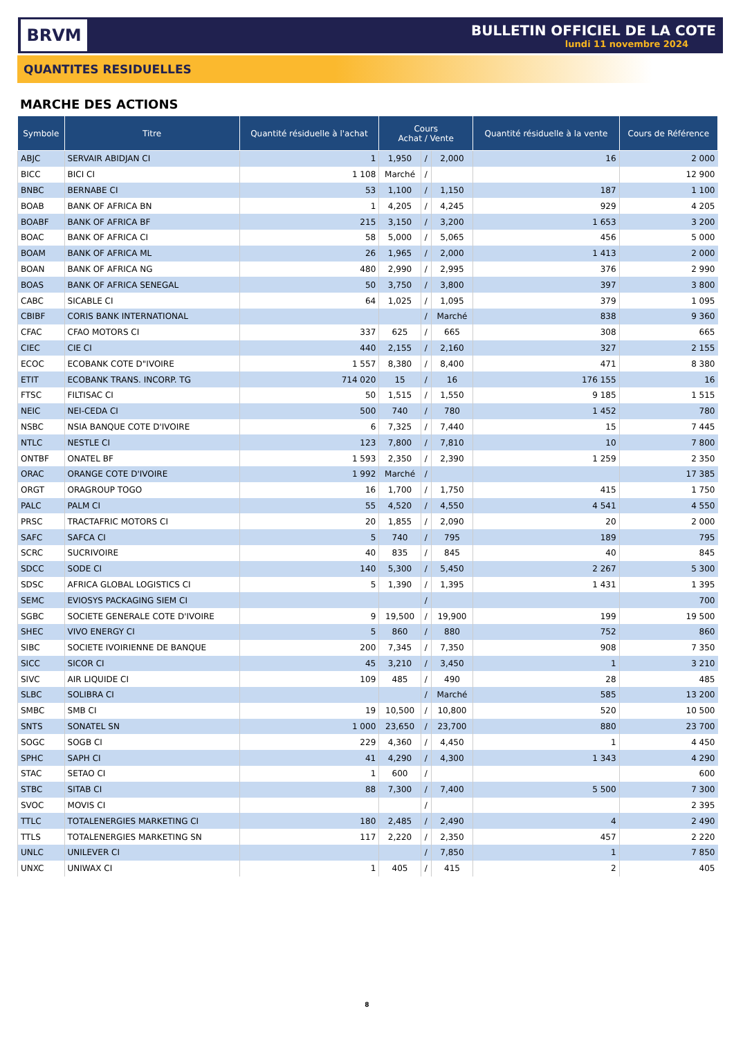BRVM
BULLETIN OFFICIEL DE LA COTE
lundi 11 novembre 2024
QUANTITES RESIDUELLES
MARCHE DES ACTIONS
| Symbole | Titre | Quantité résiduelle à l'achat | Cours Achat / Vente | | | Quantité résiduelle à la vente | Cours de Référence |
| --- | --- | --- | --- | --- | --- | --- | --- |
| ABJC | SERVAIR ABIDJAN CI | 1 | 1,950 | / | 2,000 | 16 | 2 000 |
| BICC | BICI CI | 1 108 | Marché | / | | | 12 900 |
| BNBC | BERNABE CI | 53 | 1,100 | / | 1,150 | 187 | 1 100 |
| BOAB | BANK OF AFRICA BN | 1 | 4,205 | / | 4,245 | 929 | 4 205 |
| BOABF | BANK OF AFRICA BF | 215 | 3,150 | / | 3,200 | 1 653 | 3 200 |
| BOAC | BANK OF AFRICA CI | 58 | 5,000 | / | 5,065 | 456 | 5 000 |
| BOAM | BANK OF AFRICA ML | 26 | 1,965 | / | 2,000 | 1 413 | 2 000 |
| BOAN | BANK OF AFRICA NG | 480 | 2,990 | / | 2,995 | 376 | 2 990 |
| BOAS | BANK OF AFRICA SENEGAL | 50 | 3,750 | / | 3,800 | 397 | 3 800 |
| CABC | SICABLE CI | 64 | 1,025 | / | 1,095 | 379 | 1 095 |
| CBIBF | CORIS BANK INTERNATIONAL | | | / | Marché | 838 | 9 360 |
| CFAC | CFAO MOTORS CI | 337 | 625 | / | 665 | 308 | 665 |
| CIEC | CIE CI | 440 | 2,155 | / | 2,160 | 327 | 2 155 |
| ECOC | ECOBANK COTE D"IVOIRE | 1 557 | 8,380 | / | 8,400 | 471 | 8 380 |
| ETIT | ECOBANK TRANS. INCORP. TG | 714 020 | 15 | / | 16 | 176 155 | 16 |
| FTSC | FILTISAC CI | 50 | 1,515 | / | 1,550 | 9 185 | 1 515 |
| NEIC | NEI-CEDA CI | 500 | 740 | / | 780 | 1 452 | 780 |
| NSBC | NSIA BANQUE COTE D'IVOIRE | 6 | 7,325 | / | 7,440 | 15 | 7 445 |
| NTLC | NESTLE CI | 123 | 7,800 | / | 7,810 | 10 | 7 800 |
| ONTBF | ONATEL BF | 1 593 | 2,350 | / | 2,390 | 1 259 | 2 350 |
| ORAC | ORANGE COTE D'IVOIRE | 1 992 | Marché | / | | | 17 385 |
| ORGT | ORAGROUP TOGO | 16 | 1,700 | / | 1,750 | 415 | 1 750 |
| PALC | PALM CI | 55 | 4,520 | / | 4,550 | 4 541 | 4 550 |
| PRSC | TRACTAFRIC MOTORS CI | 20 | 1,855 | / | 2,090 | 20 | 2 000 |
| SAFC | SAFCA CI | 5 | 740 | / | 795 | 189 | 795 |
| SCRC | SUCRIVOIRE | 40 | 835 | / | 845 | 40 | 845 |
| SDCC | SODE CI | 140 | 5,300 | / | 5,450 | 2 267 | 5 300 |
| SDSC | AFRICA GLOBAL LOGISTICS CI | 5 | 1,390 | / | 1,395 | 1 431 | 1 395 |
| SEMC | EVIOSYS PACKAGING SIEM CI | | | / | | | 700 |
| SGBC | SOCIETE GENERALE COTE D'IVOIRE | 9 | 19,500 | / | 19,900 | 199 | 19 500 |
| SHEC | VIVO ENERGY CI | 5 | 860 | / | 880 | 752 | 860 |
| SIBC | SOCIETE IVOIRIENNE DE BANQUE | 200 | 7,345 | / | 7,350 | 908 | 7 350 |
| SICC | SICOR CI | 45 | 3,210 | / | 3,450 | 1 | 3 210 |
| SIVC | AIR LIQUIDE CI | 109 | 485 | / | 490 | 28 | 485 |
| SLBC | SOLIBRA CI | | | / | Marché | 585 | 13 200 |
| SMBC | SMB CI | 19 | 10,500 | / | 10,800 | 520 | 10 500 |
| SNTS | SONATEL SN | 1 000 | 23,650 | / | 23,700 | 880 | 23 700 |
| SOGC | SOGB CI | 229 | 4,360 | / | 4,450 | 1 | 4 450 |
| SPHC | SAPH CI | 41 | 4,290 | / | 4,300 | 1 343 | 4 290 |
| STAC | SETAO CI | 1 | 600 | / | | | 600 |
| STBC | SITAB CI | 88 | 7,300 | / | 7,400 | 5 500 | 7 300 |
| SVOC | MOVIS CI | | | / | | | 2 395 |
| TTLC | TOTALENERGIES MARKETING CI | 180 | 2,485 | / | 2,490 | 4 | 2 490 |
| TTLS | TOTALENERGIES MARKETING SN | 117 | 2,220 | / | 2,350 | 457 | 2 220 |
| UNLC | UNILEVER CI | | | / | 7,850 | 1 | 7 850 |
| UNXC | UNIWAX CI | 1 | 405 | / | 415 | 2 | 405 |
8